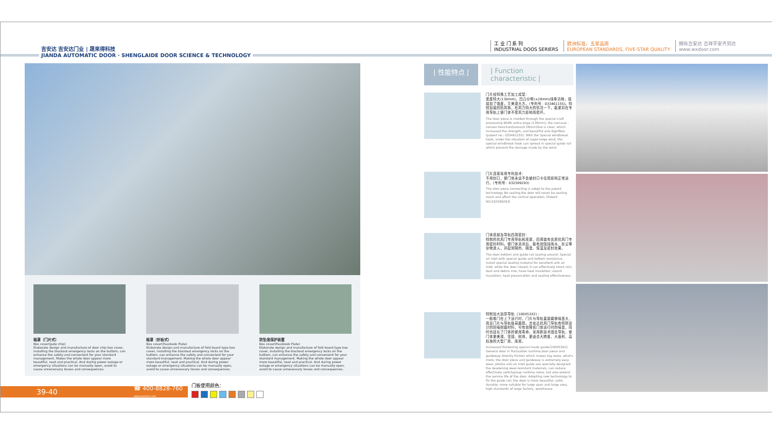吉安达 吉安达门业 | 晟來得科技
JIANDA AUTOMATIC DOOR · SHENGLAIDE DOOR SCIENCE & TECHNOLOGY
工 业 门 系 列
INDUSTRIAL DOOS SERIERS
欧洲标准、五星品质
EUROPEAN STANDARDS, FIVE-STAR QUALITY
拥有吉安达 吉祥平安齐到达
www.wxdoor.com
箱罩（门片式）
Box cover(gate chip)
Elaborate design and manufacture of door chip box cover, installing the blackout emergency locks on the buttom, can enhance the safety and convenient for your standard management. Makes the whole door appear more beautiful, neat and practical. And during power outage or emergency situations can be manually open, avoid to cause unnecessary losses and consequences.
箱罩（折板式）
Box cover(Passbook Plate)
Elaborate design and manufacture of fold board type box cover, installing the blackout emergency locks on the buttom, can enhance the safety and convenient for your standard management. Making the whole door appear more beautiful, neat and practical. And during power outage or emergency situations can be manually open, avoid to cause unnecessary losses and consequences.
防坠落保护装置
Box cover(Passbook Plate)
Elaborate design and manufacture of fold board type box cover, installing the blackout emergency locks on the buttom, can enhance the safety and convenient for your standard management. Making the whole door appear more beautiful, neat and practical. And during power outage or emergency situations can be manually open, avoid to cause unnecessary losses and consequences.
39-40 ☎ 400-8828-760
www.wxdoor.com
门板使用颜色：
| 性能特点 | | Function characteristic |
门片经特殊工艺加工成型：
宽度特大(130mm)，凹凸分明(±28mm)线条清晰，既增加了强度，又美观大方。(专利号：033461155)。特别加装的防风钩，在风力特大的情况一下，能紧扣在专用导轨上使门体不受风力影响而损坏。
The door piece is molded through the special craft processing Width extra-large (130mm), the concave -convex trenchant(around 28mm)line is clear, which increased the strength, and beautiful and dignified. (patent no.: 033461155). With the Special windbreak hook, under the situation of super-large wind, the special windbreak hook can spread in special guide rail which prevent the damage made by the wind.
门片连接采用专利技术：
不用封口，使门体永远不会被封口卡住而影响正常运行。(专利号：032599293)
The door piece connecting is adopt to the patent technology No sealing,the door will never be sealing stuck and affect the normal operation. (Patent NO.032599293)
门体底部及导轨四周密封：
特制的抗风门专用导轨和底梁，四周装有优质抗风门专用密封材料。使门体关闭后，能有效阻挡雨水、灰尘等杂物进入，并起到隔热、隔音、保温及密封效果。
The door bottom and guide rail sealing around: Special air inlet with special guide and bottom resistance, install special sealing material for excellent anti air inlet. while the door closed, it can effectively block rain, dust and debris into, have heat insulation, sound insulation, heat preservation and sealing effectiveness.
特制加大加厚导轨（100X53X2）：
一般卷门在上下运行时，门片与导轨直接磨擦噪音大，而且门片与导轨极易磨损。吉安达抗风门导轨有特别设计的防噪耐磨材料，可有效降低门体运行时的噪音，同时也延长了门体的使用寿命。采用新技术固定导轨，使门体更美观、坚固、耐用，更适合大跨度、大面积、高标准的大型厂房、库房。
Increased thickening special made guide(100X53X2): General door in fluctuation runtime,door piece and guideway directly friction which makes big noise, what's more, the door piece and guideway is extremely easy wear. JiAnDa anti air inlet guide use specially designed the deadening wear-resistant materials, can reduce effectively switchgroup runtime noise, but also extend the service life of the door. Adopting new technology to fix the guide rail, the door is more beautiful, solid, durable, more suitable for large span and large area, high standards of large factory, warehouse.